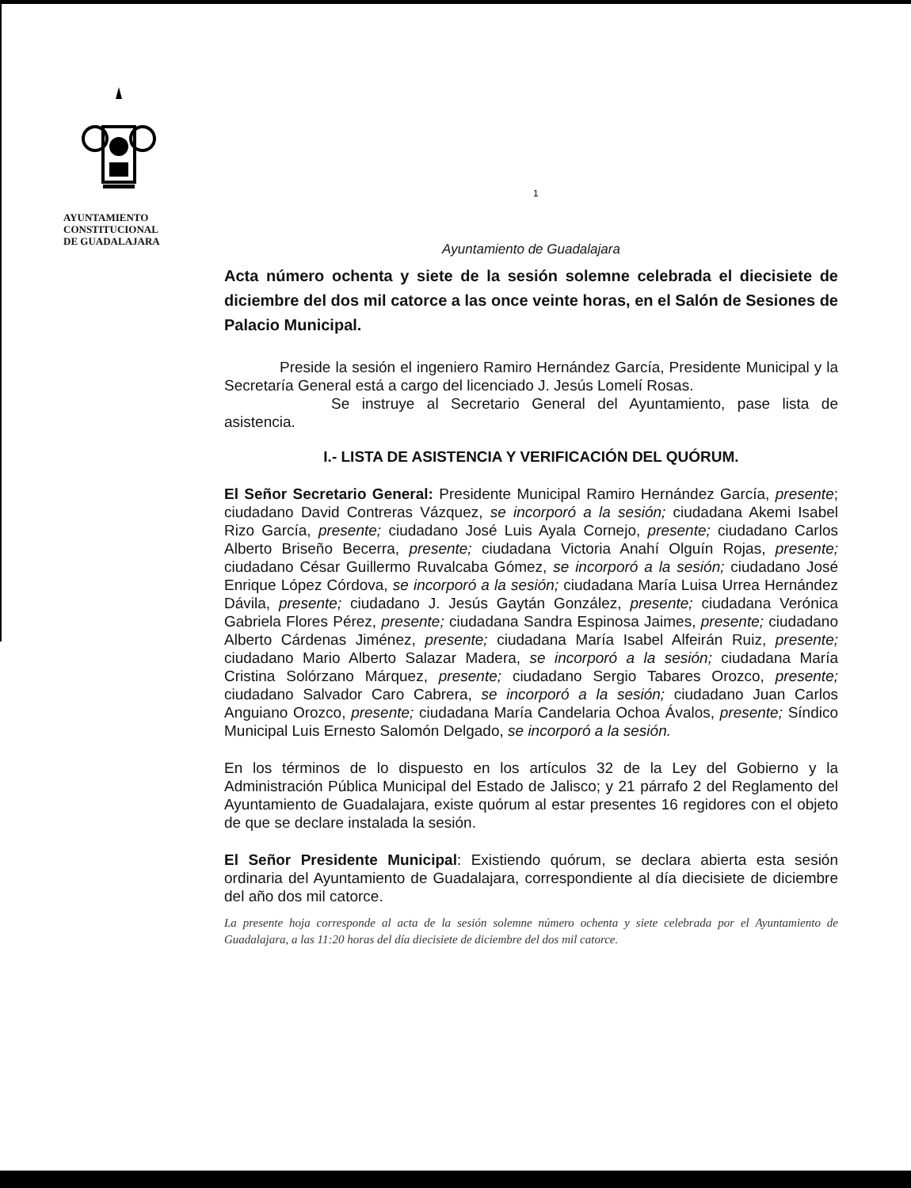AYUNTAMIENTO
CONSTITUCIONAL
DE GUADALAJARA
1
Ayuntamiento de Guadalajara
Acta número ochenta y siete de la sesión solemne celebrada el diecisiete de diciembre del dos mil catorce a las once veinte horas, en el Salón de Sesiones de Palacio Municipal.
Preside la sesión el ingeniero Ramiro Hernández García, Presidente Municipal y la Secretaría General está a cargo del licenciado J. Jesús Lomelí Rosas.
Se instruye al Secretario General del Ayuntamiento, pase lista de asistencia.
I.- LISTA DE ASISTENCIA Y VERIFICACIÓN DEL QUÓRUM.
El Señor Secretario General: Presidente Municipal Ramiro Hernández García, presente; ciudadano David Contreras Vázquez, se incorporó a la sesión; ciudadana Akemi Isabel Rizo García, presente; ciudadano José Luis Ayala Cornejo, presente; ciudadano Carlos Alberto Briseño Becerra, presente; ciudadana Victoria Anahí Olguín Rojas, presente; ciudadano César Guillermo Ruvalcaba Gómez, se incorporó a la sesión; ciudadano José Enrique López Córdova, se incorporó a la sesión; ciudadana María Luisa Urrea Hernández Dávila, presente; ciudadano J. Jesús Gaytán González, presente; ciudadana Verónica Gabriela Flores Pérez, presente; ciudadana Sandra Espinosa Jaimes, presente; ciudadano Alberto Cárdenas Jiménez, presente; ciudadana María Isabel Alfeirán Ruiz, presente; ciudadano Mario Alberto Salazar Madera, se incorporó a la sesión; ciudadana María Cristina Solórzano Márquez, presente; ciudadano Sergio Tabares Orozco, presente; ciudadano Salvador Caro Cabrera, se incorporó a la sesión; ciudadano Juan Carlos Anguiano Orozco, presente; ciudadana María Candelaria Ochoa Ávalos, presente; Síndico Municipal Luis Ernesto Salomón Delgado, se incorporó a la sesión.
En los términos de lo dispuesto en los artículos 32 de la Ley del Gobierno y la Administración Pública Municipal del Estado de Jalisco; y 21 párrafo 2 del Reglamento del Ayuntamiento de Guadalajara, existe quórum al estar presentes 16 regidores con el objeto de que se declare instalada la sesión.
El Señor Presidente Municipal: Existiendo quórum, se declara abierta esta sesión ordinaria del Ayuntamiento de Guadalajara, correspondiente al día diecisiete de diciembre del año dos mil catorce.
La presente hoja corresponde al acta de la sesión solemne número ochenta y siete celebrada por el Ayuntamiento de Guadalajara, a las 11:20 horas del día diecisiete de diciembre del dos mil catorce.